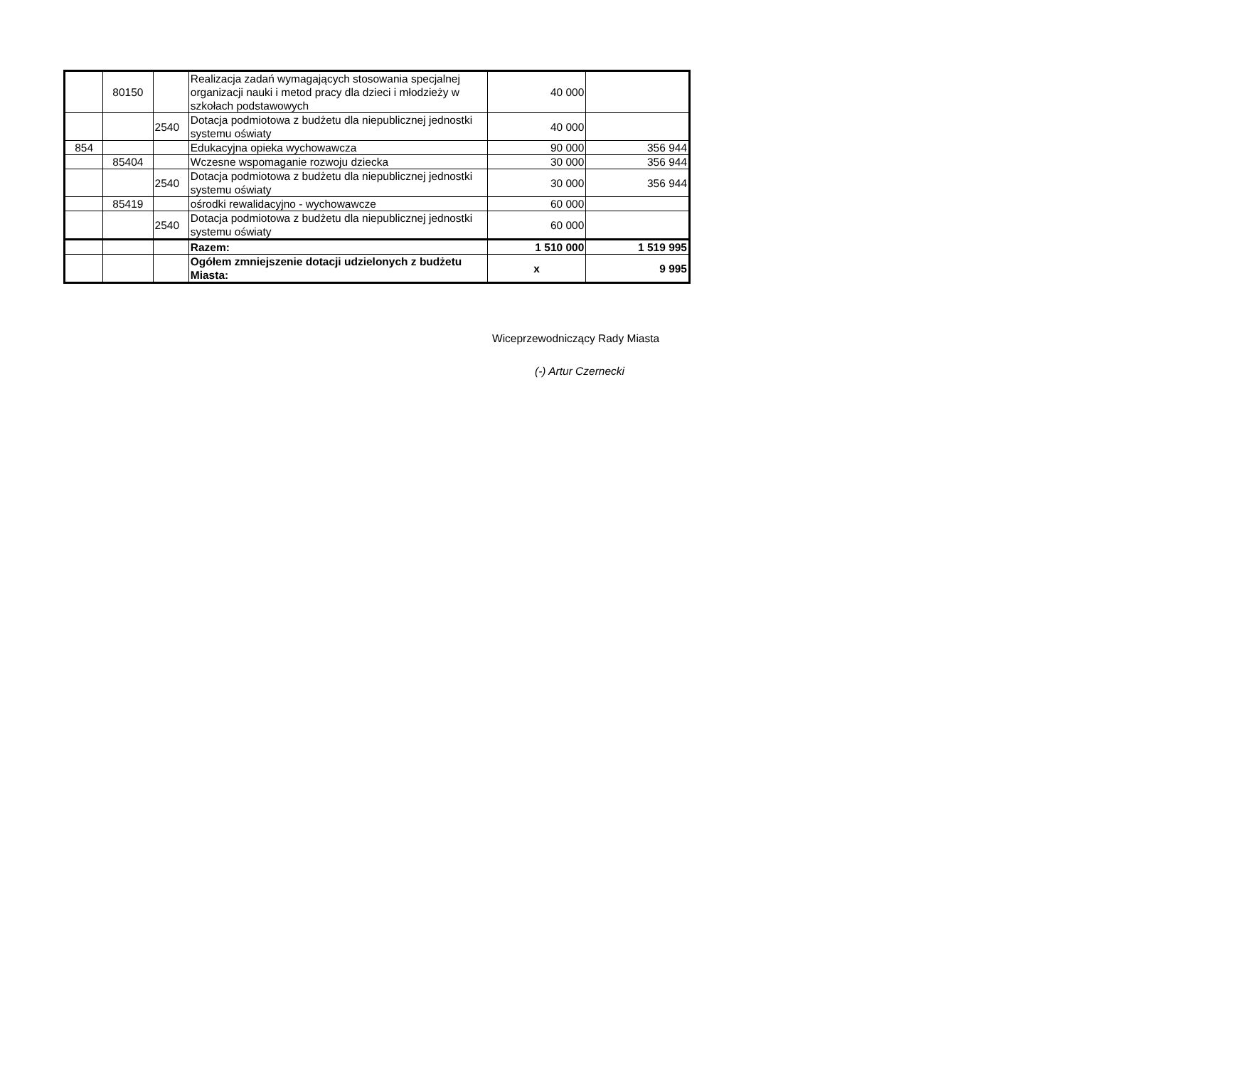| | 80150 | | Realizacja zadań wymagających stosowania specjalnej organizacji nauki i metod pracy dla dzieci i młodzieży w szkołach podstawowych | 40 000 | |
| | | 2540 | Dotacja podmiotowa z budżetu dla niepublicznej jednostki systemu oświaty | 40 000 | |
| 854 | | | Edukacyjna opieka wychowawcza | 90 000 | 356 944 |
| | 85404 | | Wczesne wspomaganie rozwoju dziecka | 30 000 | 356 944 |
| | | 2540 | Dotacja podmiotowa z budżetu dla niepublicznej jednostki systemu oświaty | 30 000 | 356 944 |
| | 85419 | | ośrodki rewalidacyjno - wychowawcze | 60 000 | |
| | | 2540 | Dotacja podmiotowa z budżetu dla niepublicznej jednostki systemu oświaty | 60 000 | |
| | | | Razem: | 1 510 000 | 1 519 995 |
| | | | Ogółem zmniejszenie dotacji udzielonych z budżetu Miasta: | x | 9 995 |
Wiceprzewodniczący Rady Miasta
(-) Artur Czernecki